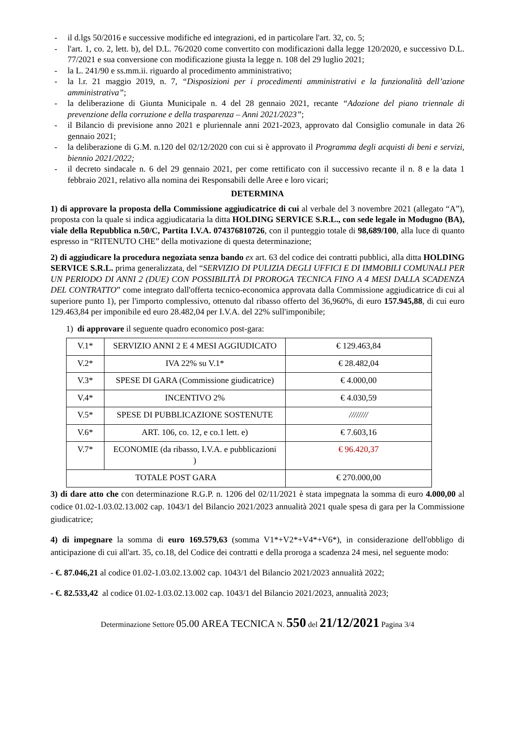- il d.lgs 50/2016 e successive modifiche ed integrazioni, ed in particolare l'art. 32, co. 5;
- l'art. 1, co. 2, lett. b), del D.L. 76/2020 come convertito con modificazioni dalla legge 120/2020, e successivo D.L. 77/2021 e sua conversione con modificazione giusta la legge n. 108 del 29 luglio 2021;
- la L. 241/90 e ss.mm.ii. riguardo al procedimento amministrativo;
- la l.r. 21 maggio 2019, n. 7, “Disposizioni per i procedimenti amministrativi e la funzionalità dell’azione amministrativa”;
- la deliberazione di Giunta Municipale n. 4 del 28 gennaio 2021, recante “Adozione del piano triennale di prevenzione della corruzione e della trasparenza – Anni 2021/2023”;
- il Bilancio di previsione anno 2021 e pluriennale anni 2021-2023, approvato dal Consiglio comunale in data 26 gennaio 2021;
- la deliberazione di G.M. n.120 del 02/12/2020 con cui si è approvato il Programma degli acquisti di beni e servizi, biennio 2021/2022;
- il decreto sindacale n. 6 del 29 gennaio 2021, per come rettificato con il successivo recante il n. 8 e la data 1 febbraio 2021, relativo alla nomina dei Responsabili delle Aree e loro vicari;
DETERMINA
1) di approvare la proposta della Commissione aggiudicatrice di cui al verbale del 3 novembre 2021 (allegato “A”), proposta con la quale si indica aggiudicataria la ditta HOLDING SERVICE S.R.L., con sede legale in Modugno (BA), viale della Repubblica n.50/C, Partita I.V.A. 074376810726, con il punteggio totale di 98,689/100, alla luce di quanto espresso in “RITENUTO CHE” della motivazione di questa determinazione;
2) di aggiudicare la procedura negoziata senza bando ex art. 63 del codice dei contratti pubblici, alla ditta HOLDING SERVICE S.R.L. prima generalizzata, del “SERVIZIO DI PULIZIA DEGLI UFFICI E DI IMMOBILI COMUNALI PER UN PERIODO DI ANNI 2 (DUE) CON POSSIBILITÀ DI PROROGA TECNICA FINO A 4 MESI DALLA SCADENZA DEL CONTRATTO” come integrato dall'offerta tecnico-economica approvata dalla Commissione aggiudicatrice di cui al superiore punto 1), per l'importo complessivo, ottenuto dal ribasso offerto del 36,960%, di euro 157.945,88, di cui euro 129.463,84 per imponibile ed euro 28.482,04 per I.V.A. del 22% sull'imponibile;
1) di approvare il seguente quadro economico post-gara:
| V.1* | SERVIZIO ANNI 2 E 4 MESI AGGIUDICATO | € 129.463,84 |
| V.2* | IVA 22% su V.1* | € 28.482,04 |
| V.3* | SPESE DI GARA (Commissione giudicatrice) | € 4.000,00 |
| V.4* | INCENTIVO 2% | € 4.030,59 |
| V.5* | SPESE DI PUBBLICAZIONE SOSTENUTE | //////// |
| V.6* | ART. 106, co. 12, e co.1 lett. e) | € 7.603,16 |
| V.7* | ECONOMIE (da ribasso, I.V.A. e pubblicazioni ) | € 96.420,37 |
| TOTALE POST GARA | | € 270.000,00 |
3) di dare atto che con determinazione R.G.P. n. 1206 del 02/11/2021 è stata impegnata la somma di euro 4.000,00 al codice 01.02-1.03.02.13.002 cap. 1043/1 del Bilancio 2021/2023 annualità 2021 quale spesa di gara per la Commissione giudicatrice;
4) di impegnare la somma di euro 169.579,63 (somma V1*+V2*+V4*+V6*), in considerazione dell'obbligo di anticipazione di cui all'art. 35, co.18, del Codice dei contratti e della proroga a scadenza 24 mesi, nel seguente modo:
- €. 87.046,21 al codice 01.02-1.03.02.13.002 cap. 1043/1 del Bilancio 2021/2023 annualità 2022;
- €. 82.533,42 al codice 01.02-1.03.02.13.002 cap. 1043/1 del Bilancio 2021/2023, annualità 2023;
Determinazione Settore 05.00 AREA TECNICA N. 550 del 21/12/2021 Pagina 3/4